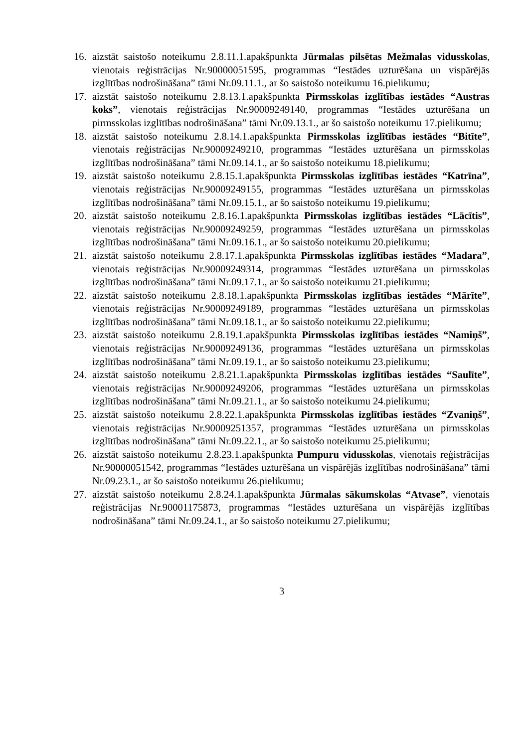16. aizstāt saistošo noteikumu 2.8.11.1.apakšpunkta Jūrmalas pilsētas Mežmalas vidusskolas, vienotais reģistrācijas Nr.90000051595, programmas “Iestādes uzturēšana un vispārējās izglītības nodrošināšana” tāmi Nr.09.11.1., ar šo saistošo noteikumu 16.pielikumu;
17. aizstāt saistošo noteikumu 2.8.13.1.apakšpunkta Pirmsskolas izglītības iestādes “Austras koks”, vienotais reģistrācijas Nr.90009249140, programmas “Iestādes uzturēšana un pirmsskolas izglītības nodrošināšana” tāmi Nr.09.13.1., ar šo saistošo noteikumu 17.pielikumu;
18. aizstāt saistošo noteikumu 2.8.14.1.apakšpunkta Pirmsskolas izglītības iestādes “Bitīte”, vienotais reģistrācijas Nr.90009249210, programmas “Iestādes uzturēšana un pirmsskolas izglītības nodrošināšana” tāmi Nr.09.14.1., ar šo saistošo noteikumu 18.pielikumu;
19. aizstāt saistošo noteikumu 2.8.15.1.apakšpunkta Pirmsskolas izglītības iestādes “Katrīna”, vienotais reģistrācijas Nr.90009249155, programmas “Iestādes uzturēšana un pirmsskolas izglītības nodrošināšana” tāmi Nr.09.15.1., ar šo saistošo noteikumu 19.pielikumu;
20. aizstāt saistošo noteikumu 2.8.16.1.apakšpunkta Pirmsskolas izglītības iestādes “Lācītis”, vienotais reģistrācijas Nr.90009249259, programmas “Iestādes uzturēšana un pirmsskolas izglītības nodrošināšana” tāmi Nr.09.16.1., ar šo saistošo noteikumu 20.pielikumu;
21. aizstāt saistošo noteikumu 2.8.17.1.apakšpunkta Pirmsskolas izglītības iestādes “Madara”, vienotais reģistrācijas Nr.90009249314, programmas “Iestādes uzturēšana un pirmsskolas izglītības nodrošināšana” tāmi Nr.09.17.1., ar šo saistošo noteikumu 21.pielikumu;
22. aizstāt saistošo noteikumu 2.8.18.1.apakšpunkta Pirmsskolas izglītības iestādes “Mārīte”, vienotais reģistrācijas Nr.90009249189, programmas “Iestādes uzturēšana un pirmsskolas izglītības nodrošināšana” tāmi Nr.09.18.1., ar šo saistošo noteikumu 22.pielikumu;
23. aizstāt saistošo noteikumu 2.8.19.1.apakšpunkta Pirmsskolas izglītības iestādes “Namiņš”, vienotais reģistrācijas Nr.90009249136, programmas “Iestādes uzturēšana un pirmsskolas izglītības nodrošināšana” tāmi Nr.09.19.1., ar šo saistošo noteikumu 23.pielikumu;
24. aizstāt saistošo noteikumu 2.8.21.1.apakšpunkta Pirmsskolas izglītības iestādes “Saulīte”, vienotais reģistrācijas Nr.90009249206, programmas “Iestādes uzturēšana un pirmsskolas izglītības nodrošināšana” tāmi Nr.09.21.1., ar šo saistošo noteikumu 24.pielikumu;
25. aizstāt saistošo noteikumu 2.8.22.1.apakšpunkta Pirmsskolas izglītības iestādes “Zvaniņš”, vienotais reģistrācijas Nr.90009251357, programmas “Iestādes uzturēšana un pirmsskolas izglītības nodrošināšana” tāmi Nr.09.22.1., ar šo saistošo noteikumu 25.pielikumu;
26. aizstāt saistošo noteikumu 2.8.23.1.apakšpunkta Pumpuru vidusskolas, vienotais reģistrācijas Nr.90000051542, programmas “Iestādes uzturēšana un vispārējās izglītības nodrošināšana” tāmi Nr.09.23.1., ar šo saistošo noteikumu 26.pielikumu;
27. aizstāt saistošo noteikumu 2.8.24.1.apakšpunkta Jūrmalas sākumskolas “Atvase”, vienotais reģistrācijas Nr.90001175873, programmas “Iestādes uzturēšana un vispārējās izglītības nodrošināšana” tāmi Nr.09.24.1., ar šo saistošo noteikumu 27.pielikumu;
3